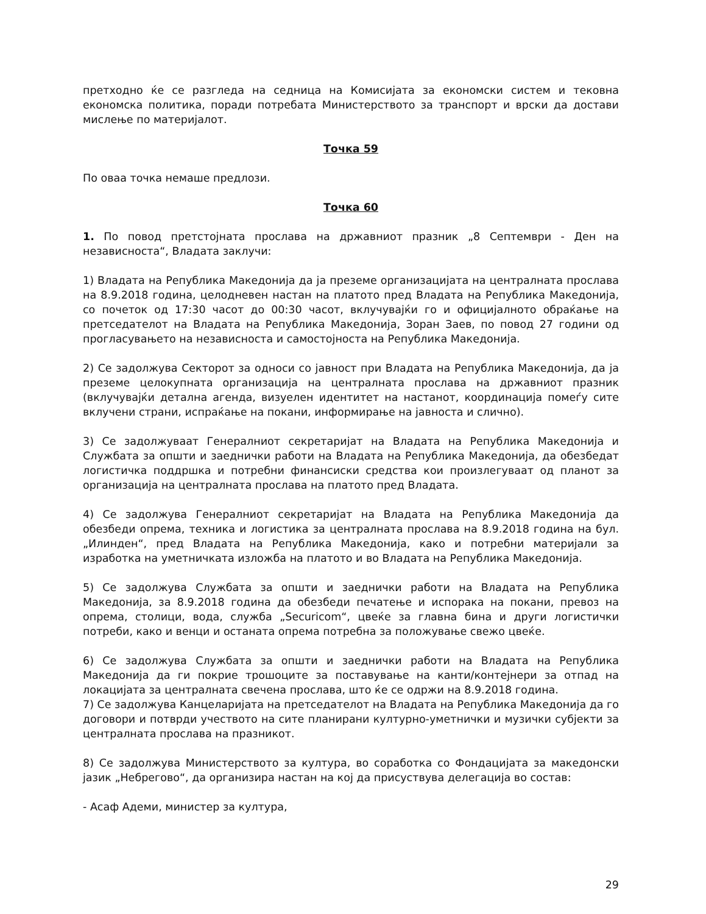претходно ќе се разгледа на седница на Комисијата за економски систем и тековна економска политика, поради потребата Министерството за транспорт и врски да достави мислење по материјалот.
Точка 59
По оваа точка немаше предлози.
Точка 60
1. По повод претстојната прослава на државниот празник „8 Септември - Ден на независноста“, Владата заклучи:
1) Владата на Република Македонија да ја преземе организацијата на централната прослава на 8.9.2018 година, целодневен настан на платото пред Владата на Република Македонија, со почеток од 17:30 часот до 00:30 часот, вклучувајќи го и официјалното обраќање на претседателот на Владата на Република Македонија, Зоран Заев, по повод 27 години од прогласувањето на независноста и самостојноста на Република Македонија.
2) Се задолжува Секторот за односи со јавност при Владата на Република Македонија, да ја преземе целокупната организација на централната прослава на државниот празник (вклучувајќи детална агенда, визуелен идентитет на настанот, координација помеѓу сите вклучени страни, испраќање на покани, информирање на јавноста и слично).
3) Се задолжуваат Генералниот секретаријат на Владата на Република Македонија и Службата за општи и заеднички работи на Владата на Република Македонија, да обезбедат логистичка поддршка и потребни финансиски средства кои произлегуваат од планот за организација на централната прослава на платото пред Владата.
4) Се задолжува Генералниот секретаријат на Владата на Република Македонија да обезбеди опрема, техника и логистика за централната прослава на 8.9.2018 година на бул. „Илинден“, пред Владата на Република Македонија, како и потребни материјали за изработка на уметничката изложба на платото и во Владата на Република Македонија.
5) Се задолжува Службата за општи и заеднички работи на Владата на Република Македонија, за 8.9.2018 година да обезбеди печатење и испорака на покани, превоз на опрема, столици, вода, служба „Securicom“, цвеќе за главна бина и други логистички потреби, како и венци и останата опрема потребна за положување свежо цвеќе.
6) Се задолжува Службата за општи и заеднички работи на Владата на Република Македонија да ги покрие трошоците за поставување на канти/контејнери за отпад на локацијата за централната свечена прослава, што ќе се одржи на 8.9.2018 година.
7) Се задолжува Канцеларијата на претседателот на Владата на Република Македонија да го договори и потврди учеството на сите планирани културно-уметнички и музички субјекти за централната прослава на празникот.
8) Се задолжува Министерството за култура, во соработка со Фондацијата за македонски јазик „Небрегово“, да организира настан на кој да присуствува делегација во состав:
- Асаф Адеми, министер за култура,
29